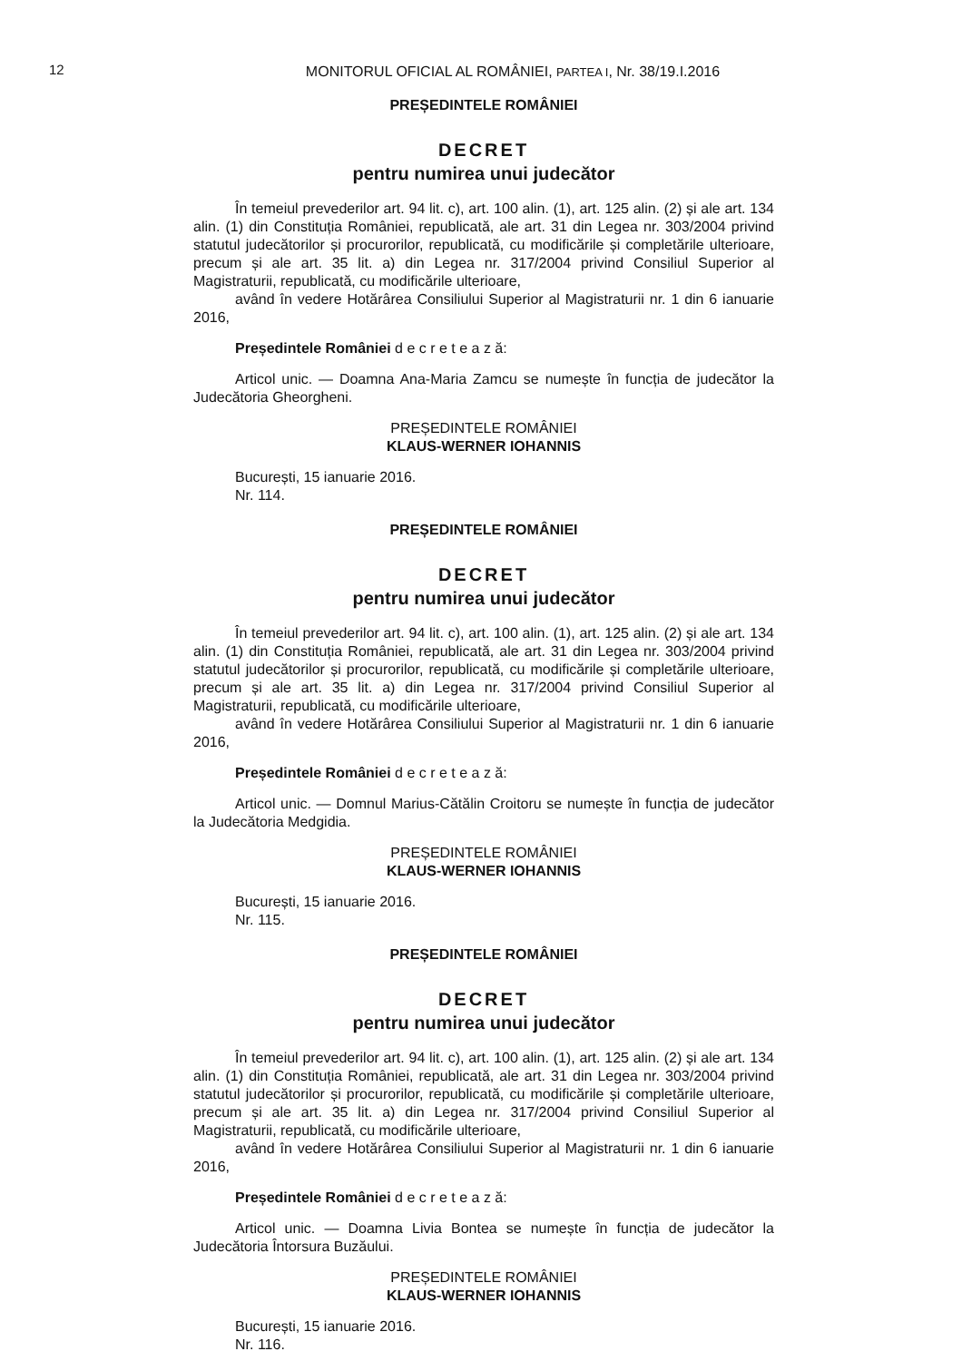12
MONITORUL OFICIAL AL ROMÂNIEI, PARTEA I, Nr. 38/19.I.2016
PREȘEDINTELE ROMÂNIEI
DECRET
pentru numirea unui judecător
În temeiul prevederilor art. 94 lit. c), art. 100 alin. (1), art. 125 alin. (2) și ale art. 134 alin. (1) din Constituția României, republicată, ale art. 31 din Legea nr. 303/2004 privind statutul judecătorilor și procurorilor, republicată, cu modificările și completările ulterioare, precum și ale art. 35 lit. a) din Legea nr. 317/2004 privind Consiliul Superior al Magistraturii, republicată, cu modificările ulterioare,
având în vedere Hotărârea Consiliului Superior al Magistraturii nr. 1 din 6 ianuarie 2016,
Președintele României d e c r e t e a z ă:
Articol unic. — Doamna Ana-Maria Zamcu se numește în funcția de judecător la Judecătoria Gheorgheni.
PREȘEDINTELE ROMÂNIEI
KLAUS-WERNER IOHANNIS
București, 15 ianuarie 2016.
Nr. 114.
PREȘEDINTELE ROMÂNIEI
DECRET
pentru numirea unui judecător
În temeiul prevederilor art. 94 lit. c), art. 100 alin. (1), art. 125 alin. (2) și ale art. 134 alin. (1) din Constituția României, republicată, ale art. 31 din Legea nr. 303/2004 privind statutul judecătorilor și procurorilor, republicată, cu modificările și completările ulterioare, precum și ale art. 35 lit. a) din Legea nr. 317/2004 privind Consiliul Superior al Magistraturii, republicată, cu modificările ulterioare,
având în vedere Hotărârea Consiliului Superior al Magistraturii nr. 1 din 6 ianuarie 2016,
Președintele României d e c r e t e a z ă:
Articol unic. — Domnul Marius-Cătălin Croitoru se numește în funcția de judecător la Judecătoria Medgidia.
PREȘEDINTELE ROMÂNIEI
KLAUS-WERNER IOHANNIS
București, 15 ianuarie 2016.
Nr. 115.
PREȘEDINTELE ROMÂNIEI
DECRET
pentru numirea unui judecător
În temeiul prevederilor art. 94 lit. c), art. 100 alin. (1), art. 125 alin. (2) și ale art. 134 alin. (1) din Constituția României, republicată, ale art. 31 din Legea nr. 303/2004 privind statutul judecătorilor și procurorilor, republicată, cu modificările și completările ulterioare, precum și ale art. 35 lit. a) din Legea nr. 317/2004 privind Consiliul Superior al Magistraturii, republicată, cu modificările ulterioare,
având în vedere Hotărârea Consiliului Superior al Magistraturii nr. 1 din 6 ianuarie 2016,
Președintele României d e c r e t e a z ă:
Articol unic. — Doamna Livia Bontea se numește în funcția de judecător la Judecătoria Întorsura Buzăului.
PREȘEDINTELE ROMÂNIEI
KLAUS-WERNER IOHANNIS
București, 15 ianuarie 2016.
Nr. 116.